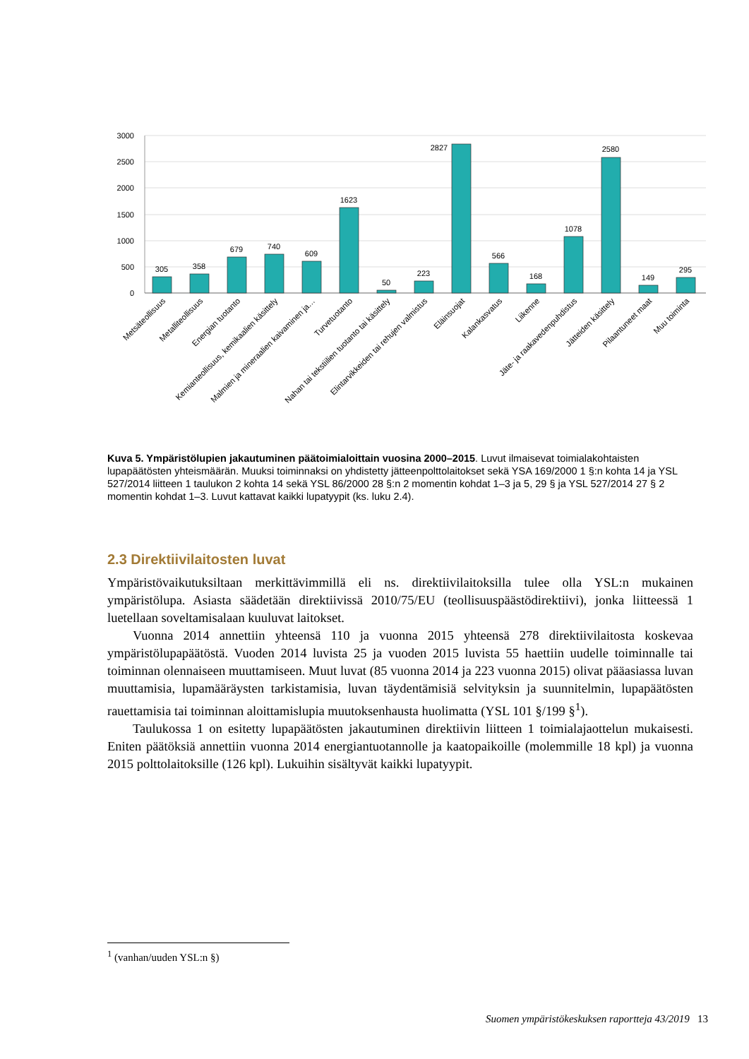3000
2500
2000
1500
1000
500
0
305
358
679
740
609
1623
50
223
2827
566
168
1078
2580
149
295
Metsäteollisuus
Metalliteollisuus
Energian tuotanto
Kemianteollisuus, kemikaalien käsittely
Malmien ja mineraalien kaivaminen ja…
Turvetuotanto
Nahan tai tekstiilien tuotanto tai käsittely
Elintarvikkeiden tai rehujen valmistus
Eläinsuojat
Kalankasvatus
Liikenne
Jäte- ja raakavedenpuhdistus
Jätteiden käsittely
Pilaantuneet maat
Muu toiminta
Kuva 5. Ympäristölupien jakautuminen päätoimialoittain vuosina 2000–2015. Luvut ilmaisevat toimialakohtaisten lupapäätösten yhteismäärän. Muuksi toiminnaksi on yhdistetty jätteenpolttolaitokset sekä YSA 169/2000 1 §:n kohta 14 ja YSL 527/2014 liitteen 1 taulukon 2 kohta 14 sekä YSL 86/2000 28 §:n 2 momentin kohdat 1–3 ja 5, 29 § ja YSL 527/2014 27 § 2 momentin kohdat 1–3. Luvut kattavat kaikki lupatyypit (ks. luku 2.4).
2.3 Direktiivilaitosten luvat
Ympäristövaikutuksiltaan merkittävimmillä eli ns. direktiivilaitoksilla tulee olla YSL:n mukainen ympäristölupa. Asiasta säädetään direktiivissä 2010/75/EU (teollisuuspäästödirektiivi), jonka liitteessä 1 luetellaan soveltamisalaan kuuluvat laitokset.
Vuonna 2014 annettiin yhteensä 110 ja vuonna 2015 yhteensä 278 direktiivilaitosta koskevaa ympäristölupapäätöstä. Vuoden 2014 luvista 25 ja vuoden 2015 luvista 55 haettiin uudelle toiminnalle tai toiminnan olennaiseen muuttamiseen. Muut luvat (85 vuonna 2014 ja 223 vuonna 2015) olivat pääasiassa luvan muuttamisia, lupamääräysten tarkistamisia, luvan täydentämisiä selvityksin ja suunnitelmin, lupapäätösten rauettamisia tai toiminnan aloittamislupia muutoksenhausta huolimatta (YSL 101 §/199 §<sup>1</sup>).
Taulukossa 1 on esitetty lupapäätösten jakautuminen direktiivin liitteen 1 toimialajaottelun mukaisesti. Eniten päätöksiä annettiin vuonna 2014 energiantuotannolle ja kaatopaikoille (molemmille 18 kpl) ja vuonna 2015 polttolaitoksille (126 kpl). Lukuihin sisältyvät kaikki lupatyypit.
<sup>1</sup> (vanhan/uuden YSL:n §)
Suomen ympäristökeskuksen raportteja 43/2019 13